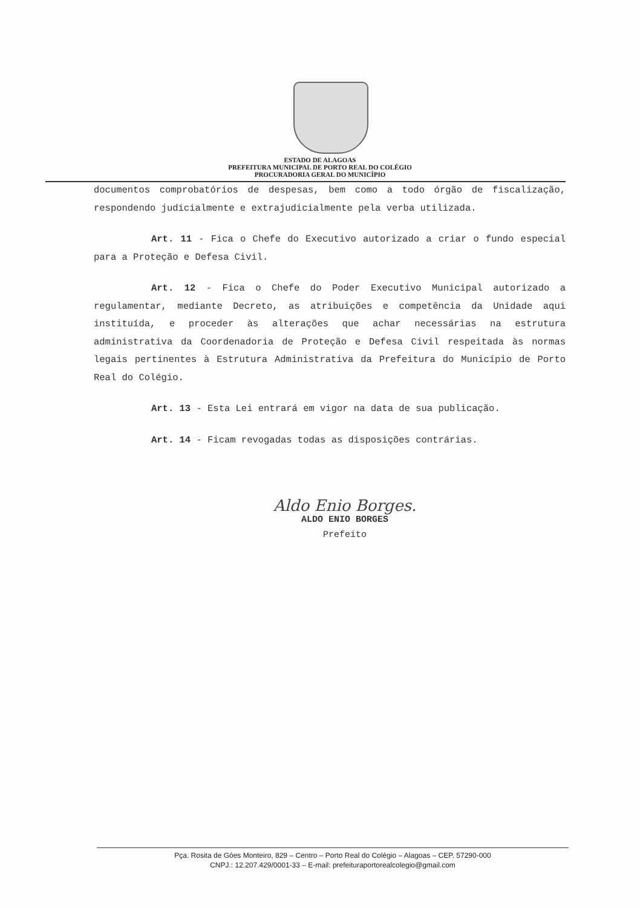ESTADO DE ALAGOAS
PREFEITURA MUNICIPAL DE PORTO REAL DO COLÉGIO
PROCURADORIA GERAL DO MUNICÍPIO
documentos comprobatórios de despesas, bem como a todo órgão de fiscalização, respondendo judicialmente e extrajudicialmente pela verba utilizada.
Art. 11 - Fica o Chefe do Executivo autorizado a criar o fundo especial para a Proteção e Defesa Civil.
Art. 12 - Fica o Chefe do Poder Executivo Municipal autorizado a regulamentar, mediante Decreto, as atribuições e competência da Unidade aqui instituída, e proceder às alterações que achar necessárias na estrutura administrativa da Coordenadoria de Proteção e Defesa Civil respeitada às normas legais pertinentes à Estrutura Administrativa da Prefeitura do Município de Porto Real do Colégio.
Art. 13 - Esta Lei entrará em vigor na data de sua publicação.
Art. 14 - Ficam revogadas todas as disposições contrárias.
Aldo Enio Borges.
ALDO ENIO BORGES
Prefeito
Pça. Rosita de Góes Monteiro, 829 – Centro – Porto Real do Colégio – Alagoas – CEP. 57290-000
CNPJ.: 12.207.429/0001-33 – E-mail: prefeituraportorealcolegio@gmail.com